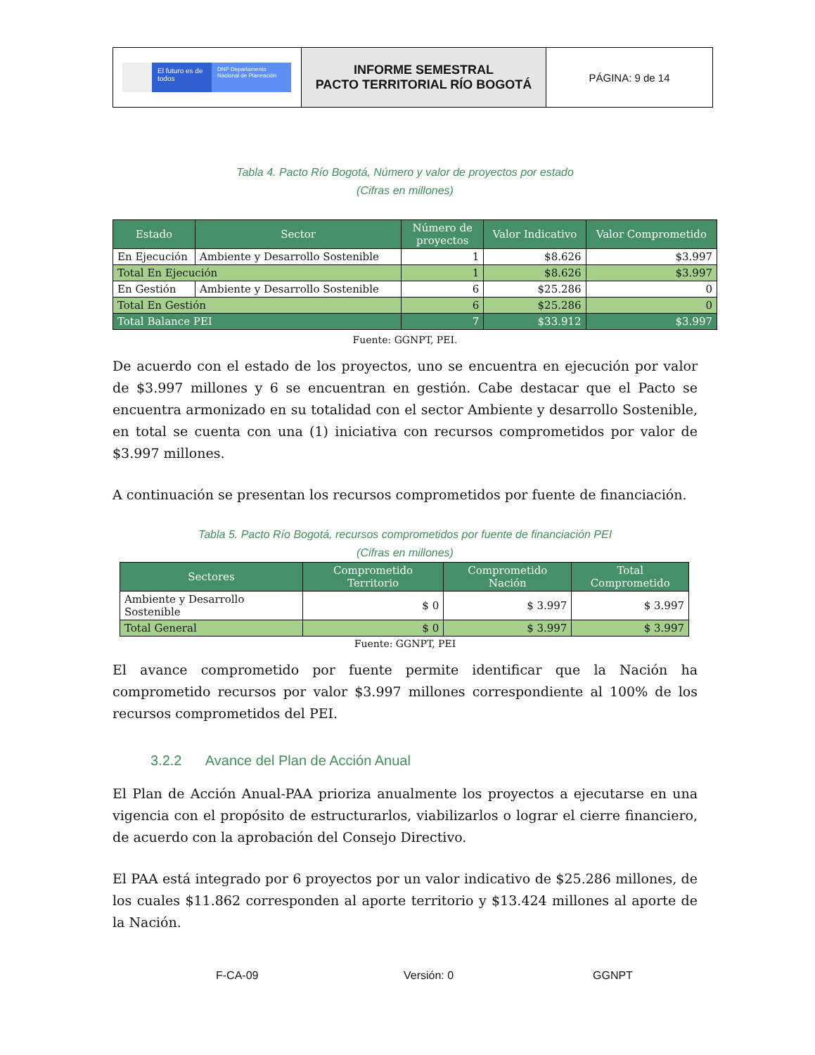| El futuro es de todos DNP Departamento Nacional de Planeación | INFORME SEMESTRAL PACTO TERRITORIAL RÍO BOGOTÁ | PÁGINA: 9 de 14 |
Tabla 4. Pacto Río Bogotá, Número y valor de proyectos por estado
(Cifras en millones)
| Estado | Sector | Número de proyectos | Valor Indicativo | Valor Comprometido |
| --- | --- | --- | --- | --- |
| En Ejecución | Ambiente y Desarrollo Sostenible | 1 | $8.626 | $3.997 |
| Total En Ejecución | | 1 | $8.626 | $3.997 |
| En Gestión | Ambiente y Desarrollo Sostenible | 6 | $25.286 | 0 |
| Total En Gestión | | 6 | $25.286 | 0 |
| Total Balance PEI | | 7 | $33.912 | $3.997 |
Fuente: GGNPT, PEI.
De acuerdo con el estado de los proyectos, uno se encuentra en ejecución por valor de $3.997 millones y 6 se encuentran en gestión. Cabe destacar que el Pacto se encuentra armonizado en su totalidad con el sector Ambiente y desarrollo Sostenible, en total se cuenta con una (1) iniciativa con recursos comprometidos por valor de $3.997 millones.
A continuación se presentan los recursos comprometidos por fuente de financiación.
Tabla 5. Pacto Río Bogotá, recursos comprometidos por fuente de financiación PEI
(Cifras en millones)
| Sectores | Comprometido Territorio | Comprometido Nación | Total Comprometido |
| --- | --- | --- | --- |
| Ambiente y Desarrollo Sostenible | $ 0 | $ 3.997 | $ 3.997 |
| Total General | $ 0 | $ 3.997 | $ 3.997 |
Fuente: GGNPT, PEI
El avance comprometido por fuente permite identificar que la Nación ha comprometido recursos por valor $3.997 millones correspondiente al 100% de los recursos comprometidos del PEI.
3.2.2 Avance del Plan de Acción Anual
El Plan de Acción Anual-PAA prioriza anualmente los proyectos a ejecutarse en una vigencia con el propósito de estructurarlos, viabilizarlos o lograr el cierre financiero, de acuerdo con la aprobación del Consejo Directivo.
El PAA está integrado por 6 proyectos por un valor indicativo de $25.286 millones, de los cuales $11.862 corresponden al aporte territorio y $13.424 millones al aporte de la Nación.
F-CA-09 Versión: 0 GGNPT